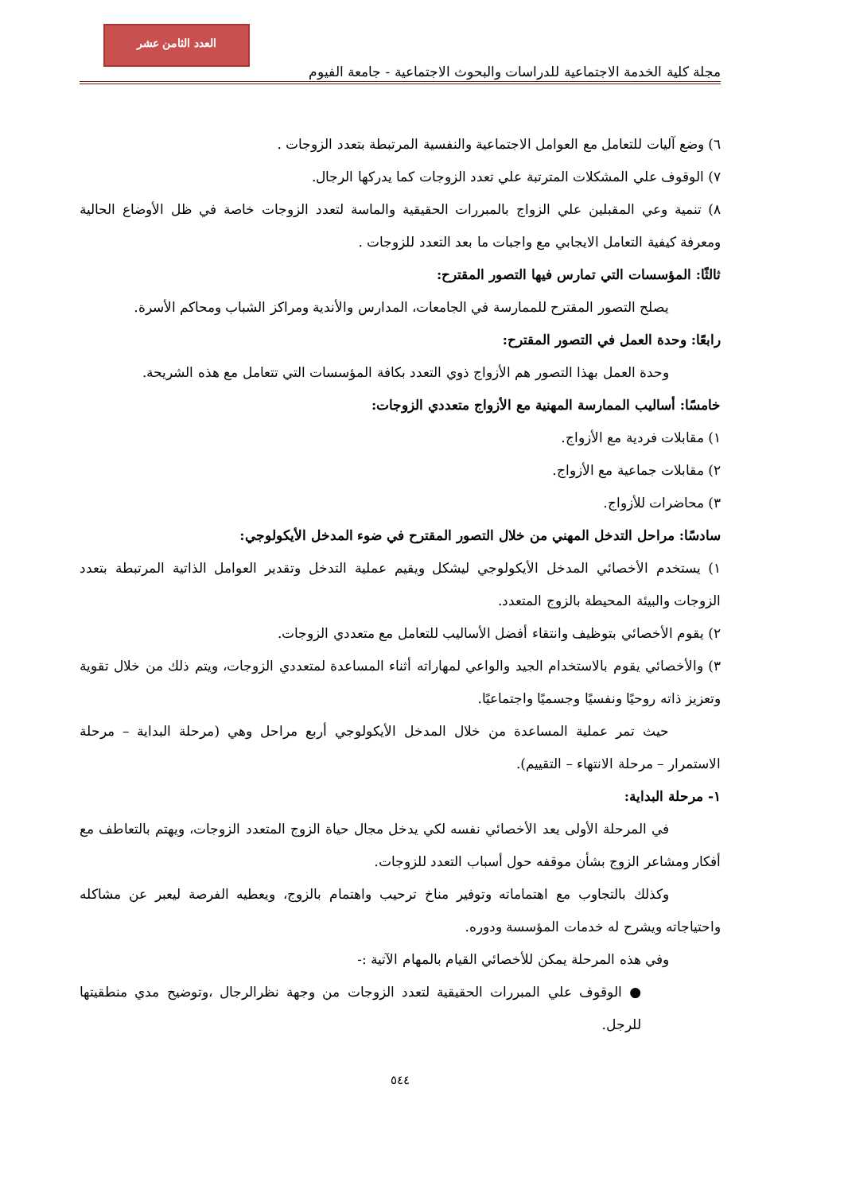العدد الثامن عشر
مجلة كلية الخدمة الاجتماعية للدراسات والبحوث الاجتماعية - جامعة الفيوم
٦) وضع آليات للتعامل مع العوامل الاجتماعية والنفسية المرتبطة بتعدد الزوجات .
٧) الوقوف علي المشكلات المترتبة علي تعدد الزوجات كما يدركها الرجال.
٨) تنمية وعي المقبلين علي الزواج بالمبررات الحقيقية والماسة لتعدد الزوجات خاصة في ظل الأوضاع الحالية ومعرفة كيفية التعامل الايجابي مع واجبات ما بعد التعدد للزوجات .
ثالثًا: المؤسسات التي تمارس فيها التصور المقترح:
يصلح التصور المقترح للممارسة في الجامعات، المدارس والأندية ومراكز الشباب ومحاكم الأسرة.
رابعًا: وحدة العمل في التصور المقترح:
وحدة العمل بهذا التصور هم الأزواج ذوي التعدد بكافة المؤسسات التي تتعامل مع هذه الشريحة.
خامسًا: أساليب الممارسة المهنية مع الأزواج متعددي الزوجات:
١) مقابلات فردية مع الأزواج.
٢) مقابلات جماعية مع الأزواج.
٣) محاضرات للأزواج.
سادسًا: مراحل التدخل المهني من خلال التصور المقترح في ضوء المدخل الأيكولوجي:
١) يستخدم الأخصائي المدخل الأيكولوجي ليشكل ويقيم عملية التدخل وتقدير العوامل الذاتية المرتبطة بتعدد الزوجات والبيئة المحيطة بالزوج المتعدد.
٢) يقوم الأخصائي بتوظيف وانتقاء أفضل الأساليب للتعامل مع متعددي الزوجات.
٣) والأخصائي يقوم بالاستخدام الجيد والواعي لمهاراته أثناء المساعدة لمتعددي الزوجات، ويتم ذلك من خلال تقوية وتعزيز ذاته روحيًا ونفسيًا وجسميًا واجتماعيًا.
حيث تمر عملية المساعدة من خلال المدخل الأيكولوجي أربع مراحل وهي (مرحلة البداية – مرحلة الاستمرار – مرحلة الانتهاء – التقييم).
١- مرحلة البداية:
في المرحلة الأولى يعد الأخصائي نفسه لكي يدخل مجال حياة الزوج المتعدد الزوجات، ويهتم بالتعاطف مع أفكار ومشاعر الزوج بشأن موقفه حول أسباب التعدد للزوجات.
وكذلك بالتجاوب مع اهتماماته وتوفير مناخ ترحيب واهتمام بالزوج، ويعطيه الفرصة ليعبر عن مشاكله واحتياجاته ويشرح له خدمات المؤسسة ودوره.
وفي هذه المرحلة يمكن للأخصائي القيام بالمهام الآتية :-
● الوقوف علي المبررات الحقيقية لتعدد الزوجات من وجهة نظرالرجال ،وتوضيح مدي منطقيتها للرجل.
٥٤٤